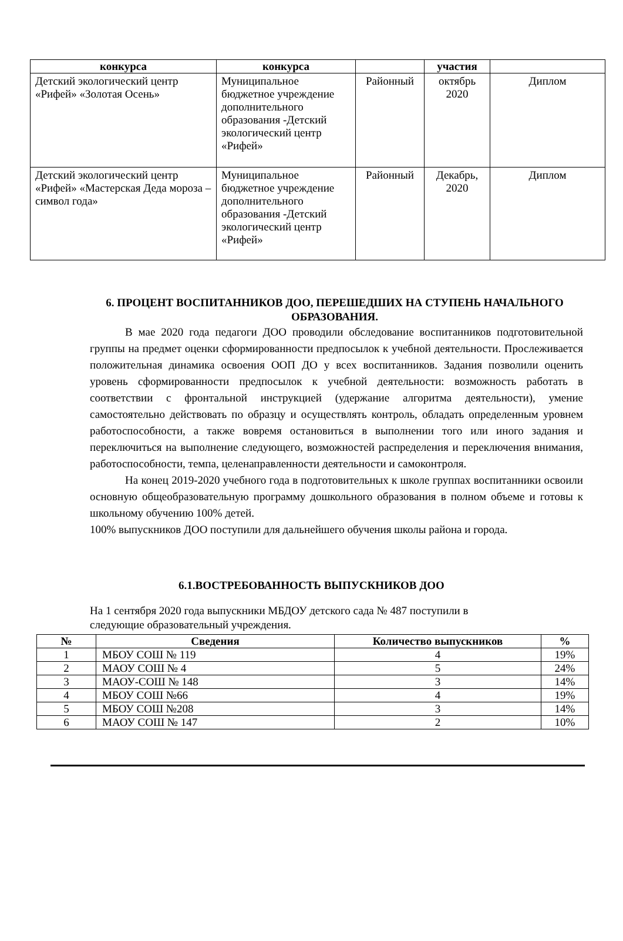| конкурса | конкурса | | участия | |
| --- | --- | --- | --- | --- |
| Детский экологический центр «Рифей» «Золотая Осень» | Муниципальное бюджетное учреждение дополнительного образования -Детский экологический центр «Рифей» | Районный | октябрь 2020 | Диплом |
| Детский экологический центр «Рифей» «Мастерская Деда мороза – символ года» | Муниципальное бюджетное учреждение дополнительного образования -Детский экологический центр «Рифей» | Районный | Декабрь, 2020 | Диплом |
6. ПРОЦЕНТ ВОСПИТАННИКОВ ДОО, ПЕРЕШЕДШИХ НА СТУПЕНЬ НАЧАЛЬНОГО ОБРАЗОВАНИЯ.
В мае 2020 года педагоги ДОО проводили обследование воспитанников подготовительной группы на предмет оценки сформированности предпосылок к учебной деятельности. Прослеживается положительная динамика освоения ООП ДО у всех воспитанников. Задания позволили оценить уровень сформированности предпосылок к учебной деятельности: возможность работать в соответствии с фронтальной инструкцией (удержание алгоритма деятельности), умение самостоятельно действовать по образцу и осуществлять контроль, обладать определенным уровнем работоспособности, а также вовремя остановиться в выполнении того или иного задания и переключиться на выполнение следующего, возможностей распределения и переключения внимания, работоспособности, темпа, целенаправленности деятельности и самоконтроля.
На конец 2019-2020 учебного года в подготовительных к школе группах воспитанники освоили основную общеобразовательную программу дошкольного образования в полном объеме и готовы к школьному обучению 100% детей.
100% выпускников ДОО поступили для дальнейшего обучения школы района и города.
6.1.ВОСТРЕБОВАННОСТЬ ВЫПУСКНИКОВ ДОО
На 1 сентября 2020 года выпускники МБДОУ детского сада № 487 поступили в
следующие образовательный учреждения.
| № | Сведения | Количество выпускников | % |
| --- | --- | --- | --- |
| 1 | МБОУ СОШ № 119 | 4 | 19% |
| 2 | МАОУ СОШ № 4 | 5 | 24% |
| 3 | МАОУ-СОШ № 148 | 3 | 14% |
| 4 | МБОУ СОШ №66 | 4 | 19% |
| 5 | МБОУ СОШ №208 | 3 | 14% |
| 6 | МАОУ СОШ № 147 | 2 | 10% |